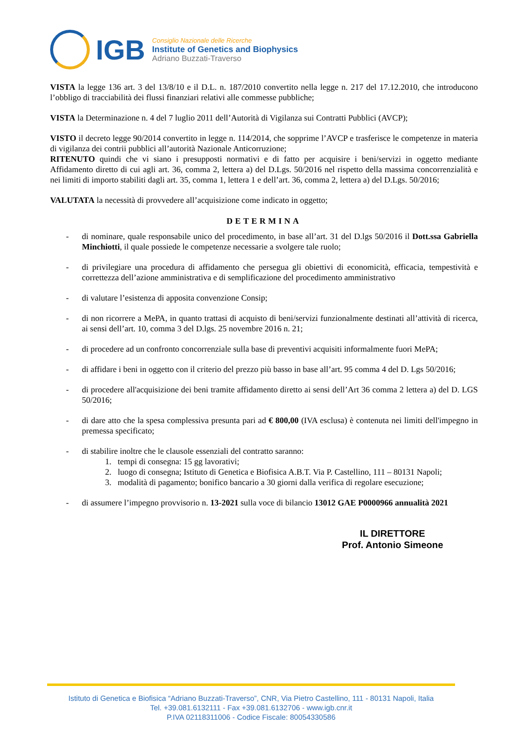IGB
Consiglio Nazionale delle Ricerche
Institute of Genetics and Biophysics
Adriano Buzzati-Traverso
VISTA la legge 136 art. 3 del 13/8/10 e il D.L. n. 187/2010 convertito nella legge n. 217 del 17.12.2010, che introducono l’obbligo di tracciabilità dei flussi finanziari relativi alle commesse pubbliche;
VISTA la Determinazione n. 4 del 7 luglio 2011 dell’Autorità di Vigilanza sui Contratti Pubblici (AVCP);
VISTO il decreto legge 90/2014 convertito in legge n. 114/2014, che sopprime l’AVCP e trasferisce le competenze in materia di vigilanza dei contrii pubblici all’autorità Nazionale Anticorruzione;
RITENUTO quindi che vi siano i presupposti normativi e di fatto per acquisire i beni/servizi in oggetto mediante Affidamento diretto di cui agli art. 36, comma 2, lettera a) del D.Lgs. 50/2016 nel rispetto della massima concorrenzialità e nei limiti di importo stabiliti dagli art. 35, comma 1, lettera 1 e dell’art. 36, comma 2, lettera a) del D.Lgs. 50/2016;
VALUTATA la necessità di provvedere all’acquisizione come indicato in oggetto;
DETERMINA
- di nominare, quale responsabile unico del procedimento, in base all’art. 31 del D.lgs 50/2016 il Dott.ssa Gabriella Minchiotti, il quale possiede le competenze necessarie a svolgere tale ruolo;
- di privilegiare una procedura di affidamento che persegua gli obiettivi di economicità, efficacia, tempestività e correttezza dell’azione amministrativa e di semplificazione del procedimento amministrativo
- di valutare l’esistenza di apposita convenzione Consip;
- di non ricorrere a MePA, in quanto trattasi di acquisto di beni/servizi funzionalmente destinati all’attività di ricerca, ai sensi dell’art. 10, comma 3 del D.lgs. 25 novembre 2016 n. 21;
- di procedere ad un confronto concorrenziale sulla base di preventivi acquisiti informalmente fuori MePA;
- di affidare i beni in oggetto con il criterio del prezzo più basso in base all’art. 95 comma 4 del D. Lgs 50/2016;
- di procedere all'acquisizione dei beni tramite affidamento diretto ai sensi dell’Art 36 comma 2 lettera a) del D. LGS 50/2016;
- di dare atto che la spesa complessiva presunta pari ad € 800,00 (IVA esclusa) è contenuta nei limiti dell'impegno in premessa specificato;
- di stabilire inoltre che le clausole essenziali del contratto saranno:
1. tempi di consegna: 15 gg lavorativi;
2. luogo di consegna; Istituto di Genetica e Biofisica A.B.T. Via P. Castellino, 111 – 80131 Napoli;
3. modalità di pagamento; bonifico bancario a 30 giorni dalla verifica di regolare esecuzione;
- di assumere l’impegno provvisorio n. 13-2021 sulla voce di bilancio 13012 GAE P0000966 annualità 2021
IL DIRETTORE
Prof. Antonio Simeone
Istituto di Genetica e Biofisica “Adriano Buzzati-Traverso”, CNR, Via Pietro Castellino, 111 - 80131 Napoli, Italia
Tel. +39.081.6132111 - Fax +39.081.6132706 - www.igb.cnr.it
P.IVA 02118311006 - Codice Fiscale: 80054330586